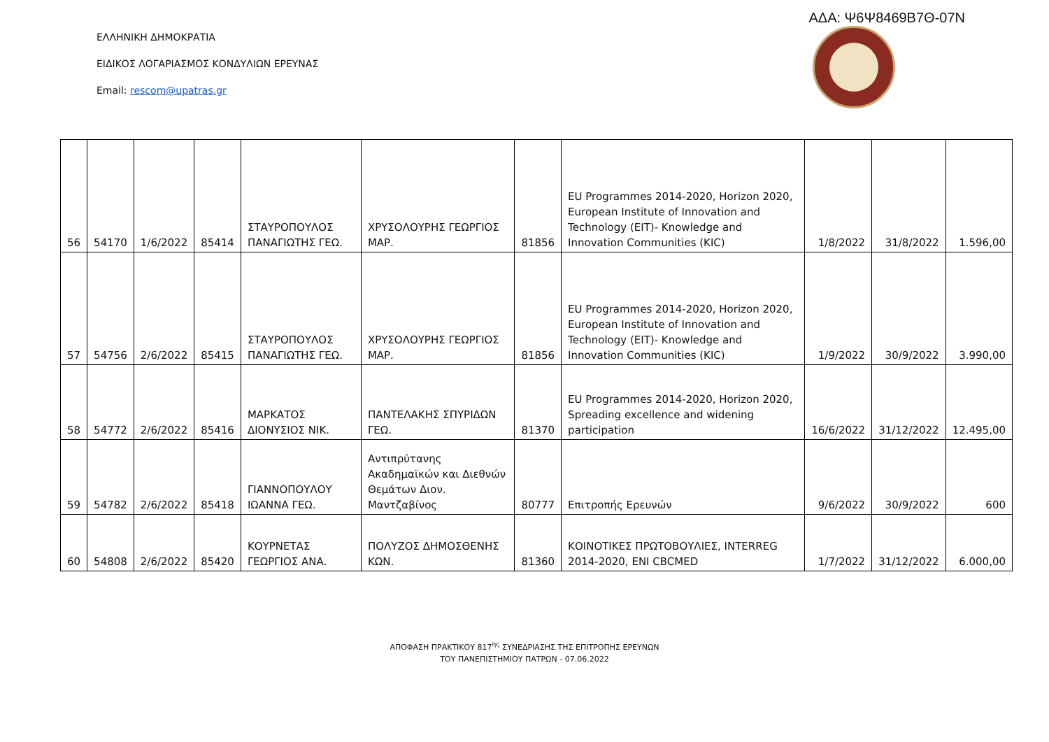ΑΔΑ: Ψ6Ψ8469Β7Θ-07Ν
ΕΛΛΗΝΙΚΗ ΔΗΜΟΚΡΑΤΙΑ
ΕΙΔΙΚΟΣ ΛΟΓΑΡΙΑΣΜΟΣ ΚΟΝΔΥΛΙΩΝ ΕΡΕΥΝΑΣ
Email: rescom@upatras.gr
| 56 | 54170 | 1/6/2022 | 85414 | ΣΤΑΥΡΟΠΟΥΛΟΣ ΠΑΝΑΓΙΩΤΗΣ ΓΕΩ. | ΧΡΥΣΟΛΟΥΡΗΣ ΓΕΩΡΓΙΟΣ ΜΑΡ. | 81856 | EU Programmes 2014-2020, Horizon 2020, European Institute of Innovation and Technology (EIT)- Knowledge and Innovation Communities (KIC) | 1/8/2022 | 31/8/2022 | 1.596,00 |
| 57 | 54756 | 2/6/2022 | 85415 | ΣΤΑΥΡΟΠΟΥΛΟΣ ΠΑΝΑΓΙΩΤΗΣ ΓΕΩ. | ΧΡΥΣΟΛΟΥΡΗΣ ΓΕΩΡΓΙΟΣ ΜΑΡ. | 81856 | EU Programmes 2014-2020, Horizon 2020, European Institute of Innovation and Technology (EIT)- Knowledge and Innovation Communities (KIC) | 1/9/2022 | 30/9/2022 | 3.990,00 |
| 58 | 54772 | 2/6/2022 | 85416 | ΜΑΡΚΑΤΟΣ ΔΙΟΝΥΣΙΟΣ ΝΙΚ. | ΠΑΝΤΕΛΑΚΗΣ ΣΠΥΡΙΔΩΝ ΓΕΩ. | 81370 | EU Programmes 2014-2020, Horizon 2020, Spreading excellence and widening participation | 16/6/2022 | 31/12/2022 | 12.495,00 |
| 59 | 54782 | 2/6/2022 | 85418 | ΓΙΑΝΝΟΠΟΥΛΟΥ ΙΩΑΝΝΑ ΓΕΩ. | Αντιπρύτανης Ακαδημαϊκών και Διεθνών Θεμάτων Διον. Μαντζαβίνος | 80777 | Επιτροπής Ερευνών | 9/6/2022 | 30/9/2022 | 600 |
| 60 | 54808 | 2/6/2022 | 85420 | ΚΟΥΡΝΕΤΑΣ ΓΕΩΡΓΙΟΣ ΑΝΑ. | ΠΟΛΥΖΟΣ ΔΗΜΟΣΘΕΝΗΣ ΚΩΝ. | 81360 | ΚΟΙΝΟΤΙΚΕΣ ΠΡΩΤΟΒΟΥΛΙΕΣ, INTERREG 2014-2020, ENI CBCMED | 1/7/2022 | 31/12/2022 | 6.000,00 |
ΑΠΟΦΑΣΗ ΠΡΑΚΤΙΚΟΥ 817<sup>ης</sup> ΣΥΝΕΔΡΙΑΣΗΣ ΤΗΣ ΕΠΙΤΡΟΠΗΣ ΕΡΕΥΝΩΝ
ΤΟΥ ΠΑΝΕΠΙΣΤΗΜΙΟΥ ΠΑΤΡΩΝ - 07.06.2022